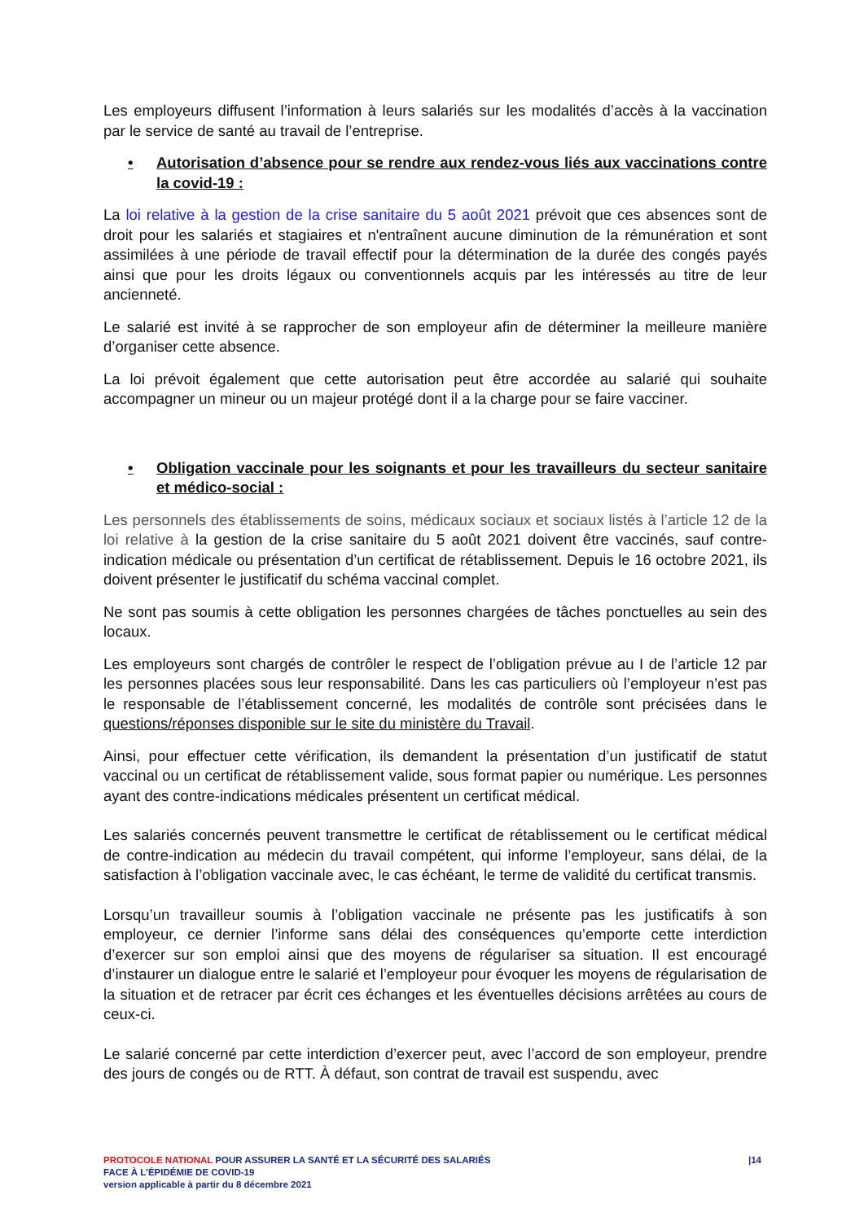Les employeurs diffusent l’information à leurs salariés sur les modalités d’accès à la vaccination par le service de santé au travail de l’entreprise.
• Autorisation d’absence pour se rendre aux rendez-vous liés aux vaccinations contre la covid-19 :
La loi relative à la gestion de la crise sanitaire du 5 août 2021 prévoit que ces absences sont de droit pour les salariés et stagiaires et n'entraînent aucune diminution de la rémunération et sont assimilées à une période de travail effectif pour la détermination de la durée des congés payés ainsi que pour les droits légaux ou conventionnels acquis par les intéressés au titre de leur ancienneté.
Le salarié est invité à se rapprocher de son employeur afin de déterminer la meilleure manière d’organiser cette absence.
La loi prévoit également que cette autorisation peut être accordée au salarié qui souhaite accompagner un mineur ou un majeur protégé dont il a la charge pour se faire vacciner.
• Obligation vaccinale pour les soignants et pour les travailleurs du secteur sanitaire et médico-social :
Les personnels des établissements de soins, médicaux sociaux et sociaux listés à l’article 12 de la loi relative à la gestion de la crise sanitaire du 5 août 2021 doivent être vaccinés, sauf contre-indication médicale ou présentation d’un certificat de rétablissement. Depuis le 16 octobre 2021, ils doivent présenter le justificatif du schéma vaccinal complet.
Ne sont pas soumis à cette obligation les personnes chargées de tâches ponctuelles au sein des locaux.
Les employeurs sont chargés de contrôler le respect de l’obligation prévue au I de l’article 12 par les personnes placées sous leur responsabilité. Dans les cas particuliers où l’employeur n’est pas le responsable de l’établissement concerné, les modalités de contrôle sont précisées dans le questions/réponses disponible sur le site du ministère du Travail.
Ainsi, pour effectuer cette vérification, ils demandent la présentation d’un justificatif de statut vaccinal ou un certificat de rétablissement valide, sous format papier ou numérique. Les personnes ayant des contre-indications médicales présentent un certificat médical.
Les salariés concernés peuvent transmettre le certificat de rétablissement ou le certificat médical de contre-indication au médecin du travail compétent, qui informe l’employeur, sans délai, de la satisfaction à l’obligation vaccinale avec, le cas échéant, le terme de validité du certificat transmis.
Lorsqu’un travailleur soumis à l’obligation vaccinale ne présente pas les justificatifs à son employeur, ce dernier l’informe sans délai des conséquences qu’emporte cette interdiction d’exercer sur son emploi ainsi que des moyens de régulariser sa situation. Il est encouragé d’instaurer un dialogue entre le salarié et l’employeur pour évoquer les moyens de régularisation de la situation et de retracer par écrit ces échanges et les éventuelles décisions arrêtées au cours de ceux-ci.
Le salarié concerné par cette interdiction d’exercer peut, avec l’accord de son employeur, prendre des jours de congés ou de RTT. À défaut, son contrat de travail est suspendu, avec
PROTOCOLE NATIONAL POUR ASSURER LA SANTÉ ET LA SÉCURITÉ DES SALARIÉS
FACE À L’ÉPIDÉMIE DE COVID-19
version applicable à partir du 8 décembre 2021
|14